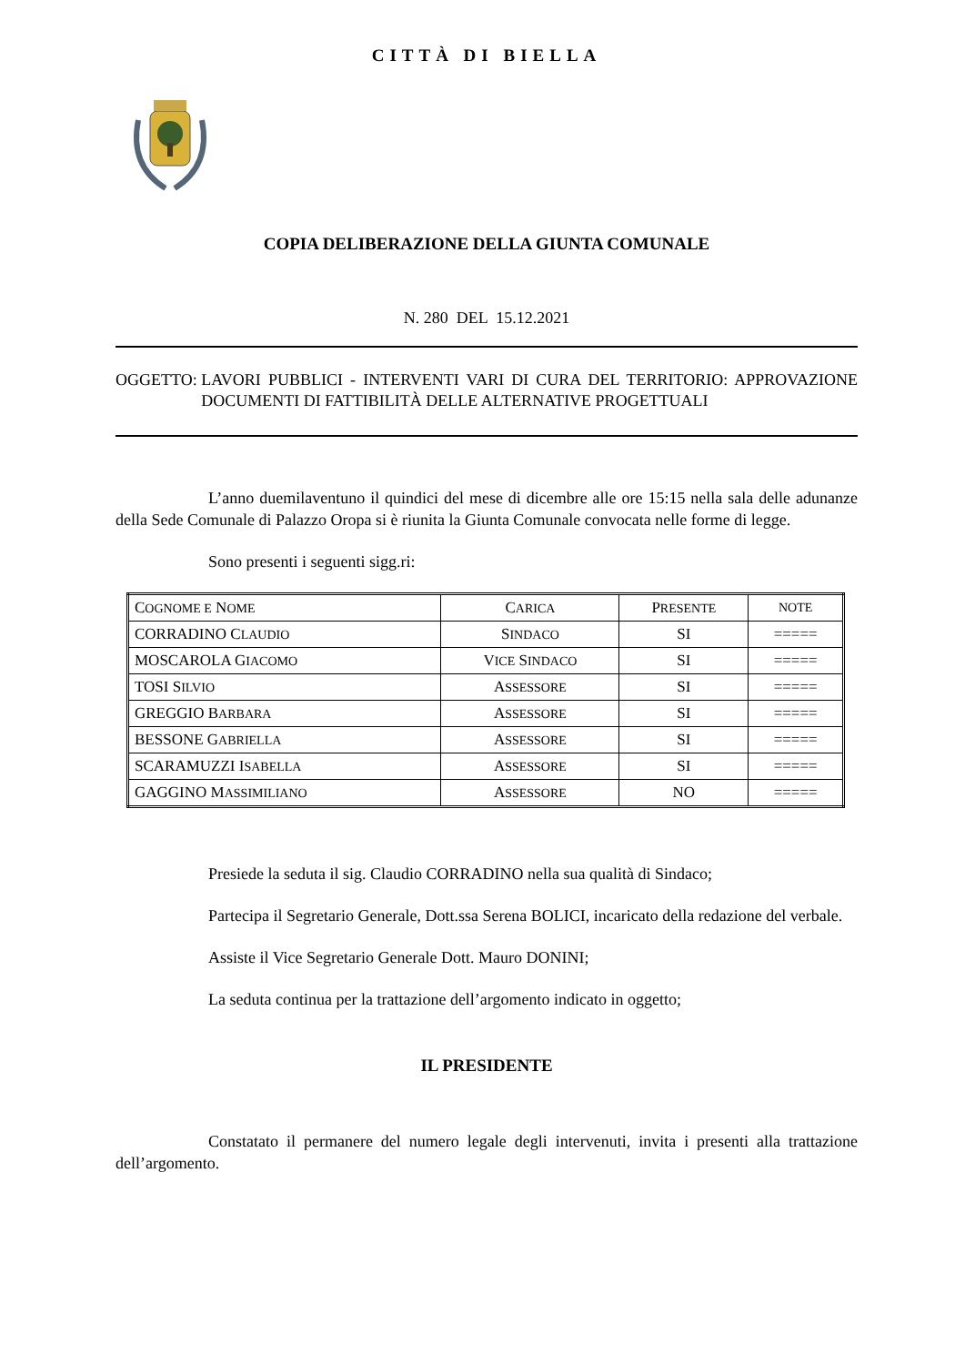CITTÀ DI BIELLA
COPIA DELIBERAZIONE DELLA GIUNTA COMUNALE
N. 280 DEL 15.12.2021
OGGETTO: LAVORI PUBBLICI - INTERVENTI VARI DI CURA DEL TERRITORIO: APPROVAZIONE DOCUMENTI DI FATTIBILITÀ DELLE ALTERNATIVE PROGETTUALI
L’anno duemilaventuno il quindici del mese di dicembre alle ore 15:15 nella sala delle adunanze della Sede Comunale di Palazzo Oropa si è riunita la Giunta Comunale convocata nelle forme di legge.
Sono presenti i seguenti sigg.ri:
| C OGNOME E N OME | C ARICA | P RESENTE | NOTE |
| --- | --- | --- | --- |
| CORRADINO C LAUDIO | S INDACO | SI | ===== |
| MOSCAROLA G IACOMO | V ICE S INDACO | SI | ===== |
| TOSI S ILVIO | A SSESSORE | SI | ===== |
| GREGGIO B ARBARA | A SSESSORE | SI | ===== |
| BESSONE G ABRIELLA | A SSESSORE | SI | ===== |
| SCARAMUZZI I SABELLA | A SSESSORE | SI | ===== |
| GAGGINO M ASSIMILIANO | A SSESSORE | NO | ===== |
Presiede la seduta il sig. Claudio CORRADINO nella sua qualità di Sindaco;
Partecipa il Segretario Generale, Dott.ssa Serena BOLICI, incaricato della redazione del verbale.
Assiste il Vice Segretario Generale Dott. Mauro DONINI;
La seduta continua per la trattazione dell’argomento indicato in oggetto;
IL PRESIDENTE
Constatato il permanere del numero legale degli intervenuti, invita i presenti alla trattazione dell’argomento.